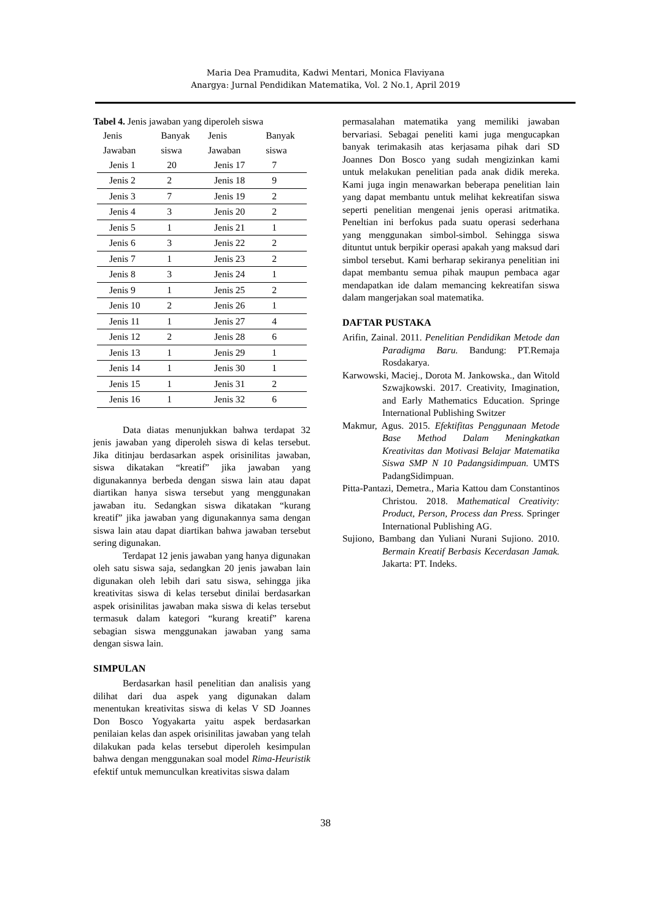Maria Dea Pramudita, Kadwi Mentari, Monica Flaviyana
Anargya: Jurnal Pendidikan Matematika, Vol. 2 No.1, April 2019
Tabel 4. Jenis jawaban yang diperoleh siswa
| Jenis Jawaban | Banyak siswa | Jenis Jawaban | Banyak siswa |
| --- | --- | --- | --- |
| Jenis 1 | 20 | Jenis 17 | 7 |
| Jenis 2 | 2 | Jenis 18 | 9 |
| Jenis 3 | 7 | Jenis 19 | 2 |
| Jenis 4 | 3 | Jenis 20 | 2 |
| Jenis 5 | 1 | Jenis 21 | 1 |
| Jenis 6 | 3 | Jenis 22 | 2 |
| Jenis 7 | 1 | Jenis 23 | 2 |
| Jenis 8 | 3 | Jenis 24 | 1 |
| Jenis 9 | 1 | Jenis 25 | 2 |
| Jenis 10 | 2 | Jenis 26 | 1 |
| Jenis 11 | 1 | Jenis 27 | 4 |
| Jenis 12 | 2 | Jenis 28 | 6 |
| Jenis 13 | 1 | Jenis 29 | 1 |
| Jenis 14 | 1 | Jenis 30 | 1 |
| Jenis 15 | 1 | Jenis 31 | 2 |
| Jenis 16 | 1 | Jenis 32 | 6 |
Data diatas menunjukkan bahwa terdapat 32 jenis jawaban yang diperoleh siswa di kelas tersebut. Jika ditinjau berdasarkan aspek orisinilitas jawaban, siswa dikatakan “kreatif” jika jawaban yang digunakannya berbeda dengan siswa lain atau dapat diartikan hanya siswa tersebut yang menggunakan jawaban itu. Sedangkan siswa dikatakan “kurang kreatif” jika jawaban yang digunakannya sama dengan siswa lain atau dapat diartikan bahwa jawaban tersebut sering digunakan.
Terdapat 12 jenis jawaban yang hanya digunakan oleh satu siswa saja, sedangkan 20 jenis jawaban lain digunakan oleh lebih dari satu siswa, sehingga jika kreativitas siswa di kelas tersebut dinilai berdasarkan aspek orisinilitas jawaban maka siswa di kelas tersebut termasuk dalam kategori “kurang kreatif” karena sebagian siswa menggunakan jawaban yang sama dengan siswa lain.
SIMPULAN
Berdasarkan hasil penelitian dan analisis yang dilihat dari dua aspek yang digunakan dalam menentukan kreativitas siswa di kelas V SD Joannes Don Bosco Yogyakarta yaitu aspek berdasarkan penilaian kelas dan aspek orisinilitas jawaban yang telah dilakukan pada kelas tersebut diperoleh kesimpulan bahwa dengan menggunakan soal model Rima-Heuristik efektif untuk memunculkan kreativitas siswa dalam
permasalahan matematika yang memiliki jawaban bervariasi. Sebagai peneliti kami juga mengucapkan banyak terimakasih atas kerjasama pihak dari SD Joannes Don Bosco yang sudah mengizinkan kami untuk melakukan penelitian pada anak didik mereka. Kami juga ingin menawarkan beberapa penelitian lain yang dapat membantu untuk melihat kekreatifan siswa seperti penelitian mengenai jenis operasi aritmatika. Peneltian ini berfokus pada suatu operasi sederhana yang menggunakan simbol-simbol. Sehingga siswa dituntut untuk berpikir operasi apakah yang maksud dari simbol tersebut. Kami berharap sekiranya penelitian ini dapat membantu semua pihak maupun pembaca agar mendapatkan ide dalam memancing kekreatifan siswa dalam mangerjakan soal matematika.
DAFTAR PUSTAKA
Arifin, Zainal. 2011. Penelitian Pendidikan Metode dan Paradigma Baru. Bandung: PT.Remaja Rosdakarya.
Karwowski, Maciej., Dorota M. Jankowska., dan Witold Szwajkowski. 2017. Creativity, Imagination, and Early Mathematics Education. Springe International Publishing Switzer
Makmur, Agus. 2015. Efektifitas Penggunaan Metode Base Method Dalam Meningkatkan Kreativitas dan Motivasi Belajar Matematika Siswa SMP N 10 Padangsidimpuan. UMTS PadangSidimpuan.
Pitta-Pantazi, Demetra., Maria Kattou dam Constantinos Christou. 2018. Mathematical Creativity: Product, Person, Process dan Press. Springer International Publishing AG.
Sujiono, Bambang dan Yuliani Nurani Sujiono. 2010. Bermain Kreatif Berbasis Kecerdasan Jamak. Jakarta: PT. Indeks.
38